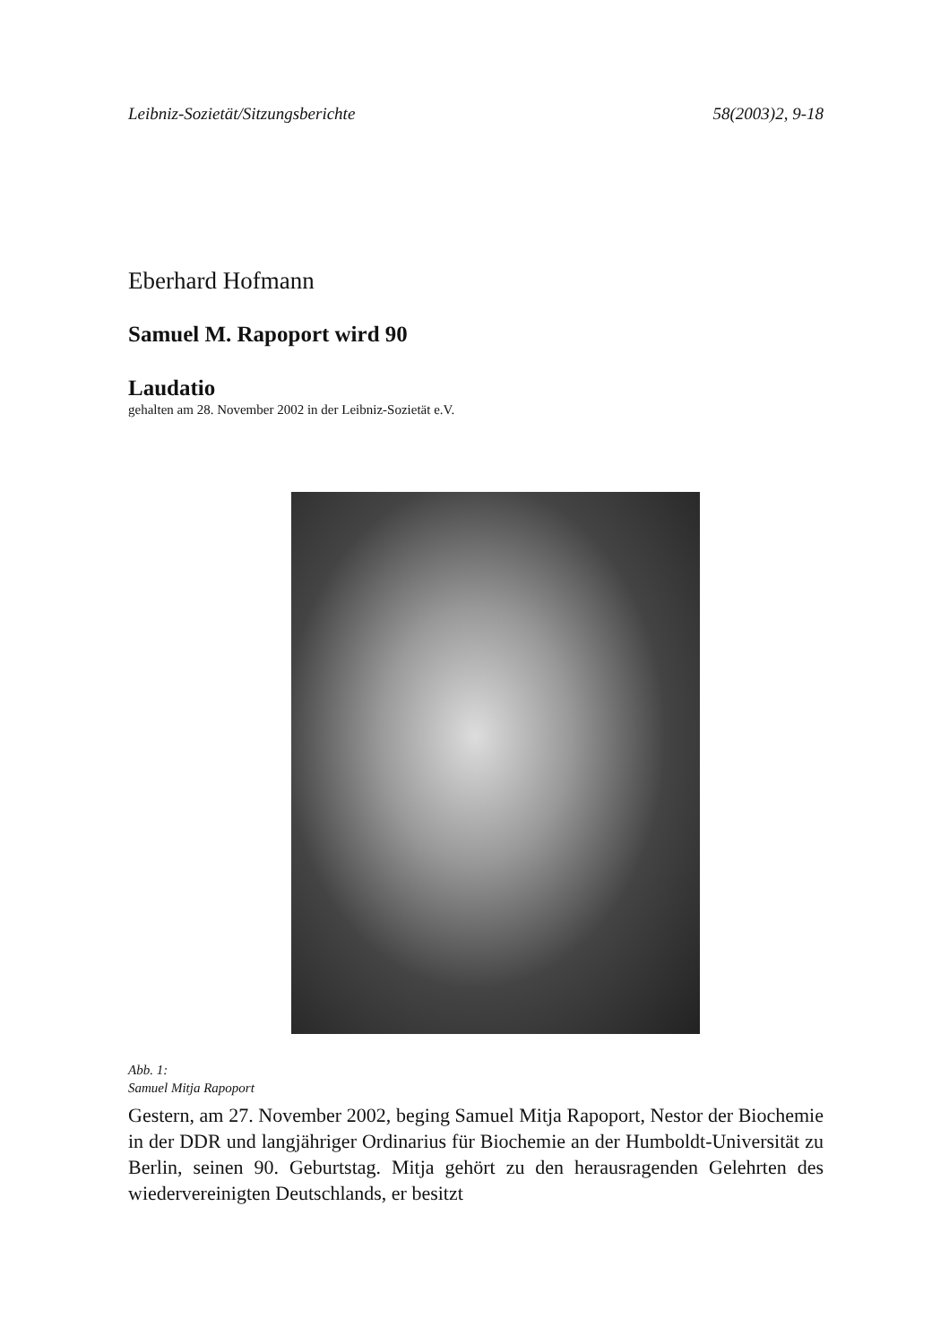Leibniz-Sozietät/Sitzungsberichte 58(2003)2, 9-18
Eberhard Hofmann
Samuel M. Rapoport wird 90
Laudatio
gehalten am 28. November 2002 in der Leibniz-Sozietät e.V.
Abb. 1:
Samuel Mitja Rapoport
Gestern, am 27. November 2002, beging Samuel Mitja Rapoport, Nestor der Biochemie in der DDR und langjähriger Ordinarius für Biochemie an der Humboldt-Universität zu Berlin, seinen 90. Geburtstag. Mitja gehört zu den herausragenden Gelehrten des wiedervereinigten Deutschlands, er besitzt